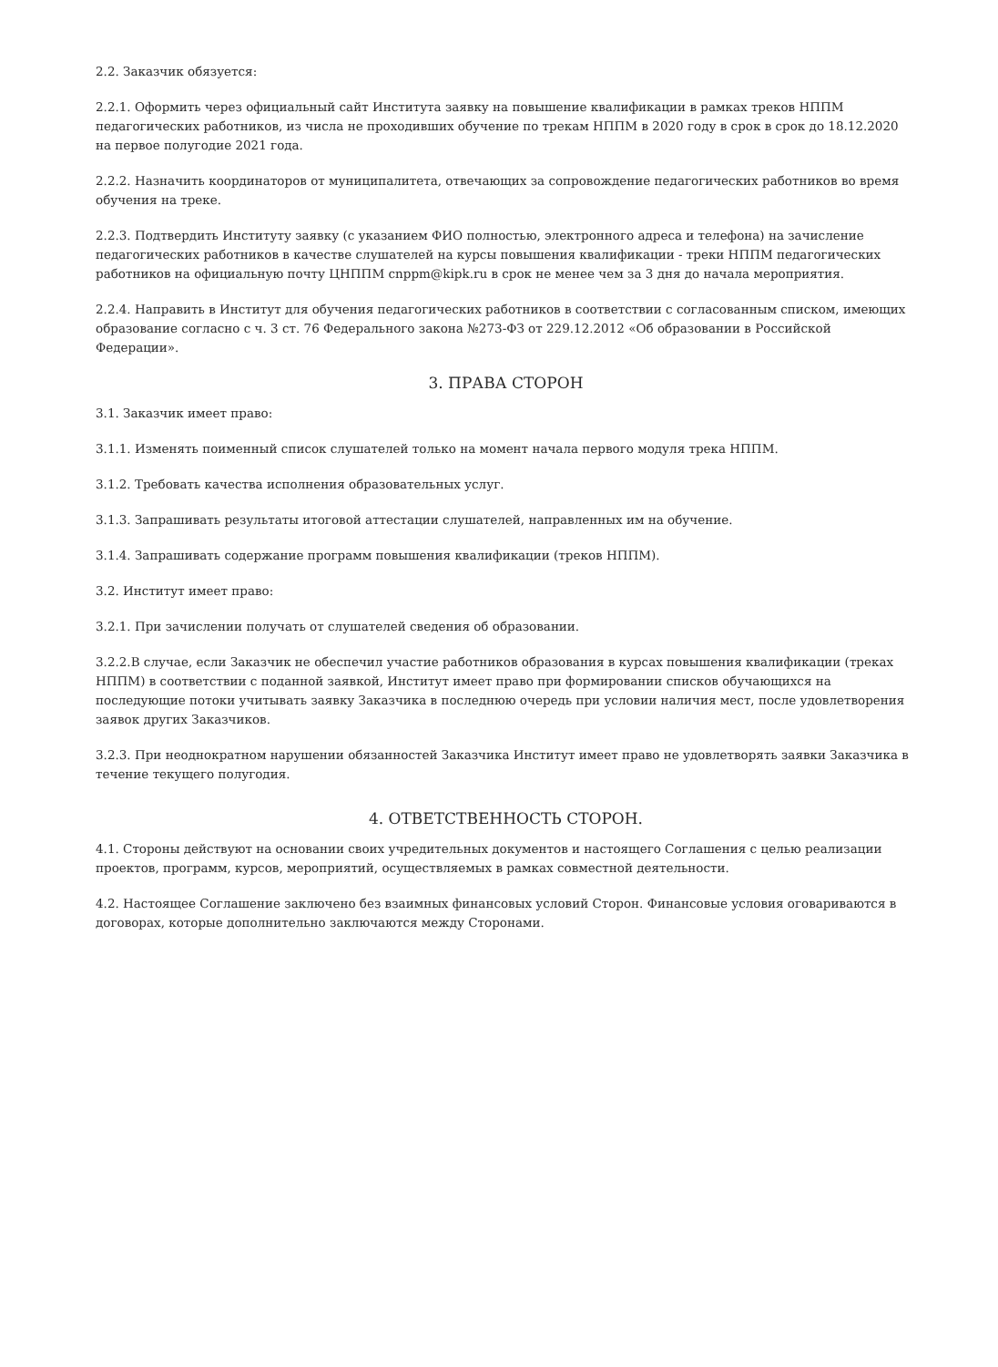2.2. Заказчик обязуется:
2.2.1. Оформить через официальный сайт Института заявку на повышение квалификации в рамках треков НППМ педагогических работников, из числа не проходивших обучение по трекам НППМ в 2020 году в срок в срок до 18.12.2020 на первое полугодие 2021 года.
2.2.2. Назначить координаторов от муниципалитета, отвечающих за сопровождение педагогических работников во время обучения на треке.
2.2.3. Подтвердить Институту заявку (с указанием ФИО полностью, электронного адреса и телефона) на зачисление педагогических работников в качестве слушателей на курсы повышения квалификации - треки НППМ педагогических работников на официальную почту ЦНППМ cnppm@kipk.ru в срок не менее чем за 3 дня до начала мероприятия.
2.2.4. Направить в Институт для обучения педагогических работников в соответствии с согласованным списком, имеющих образование согласно с ч. 3 ст. 76 Федерального закона №273-ФЗ от 229.12.2012 «Об образовании в Российской Федерации».
3. ПРАВА СТОРОН
3.1. Заказчик имеет право:
3.1.1. Изменять поименный список слушателей только на момент начала первого модуля трека НППМ.
3.1.2. Требовать качества исполнения образовательных услуг.
3.1.3. Запрашивать результаты итоговой аттестации слушателей, направленных им на обучение.
3.1.4. Запрашивать содержание программ повышения квалификации (треков НППМ).
3.2. Институт имеет право:
3.2.1. При зачислении получать от слушателей сведения об образовании.
3.2.2.В случае, если Заказчик не обеспечил участие работников образования в курсах повышения квалификации (треках НППМ) в соответствии с поданной заявкой, Институт имеет право при формировании списков обучающихся на последующие потоки учитывать заявку Заказчика в последнюю очередь при условии наличия мест, после удовлетворения заявок других Заказчиков.
3.2.3. При неоднократном нарушении обязанностей Заказчика Институт имеет право не удовлетворять заявки Заказчика в течение текущего полугодия.
4. ОТВЕТСТВЕННОСТЬ СТОРОН.
4.1. Стороны действуют на основании своих учредительных документов и настоящего Соглашения с целью реализации проектов, программ, курсов, мероприятий, осуществляемых в рамках совместной деятельности.
4.2. Настоящее Соглашение заключено без взаимных финансовых условий Сторон. Финансовые условия оговариваются в договорах, которые дополнительно заключаются между Сторонами.